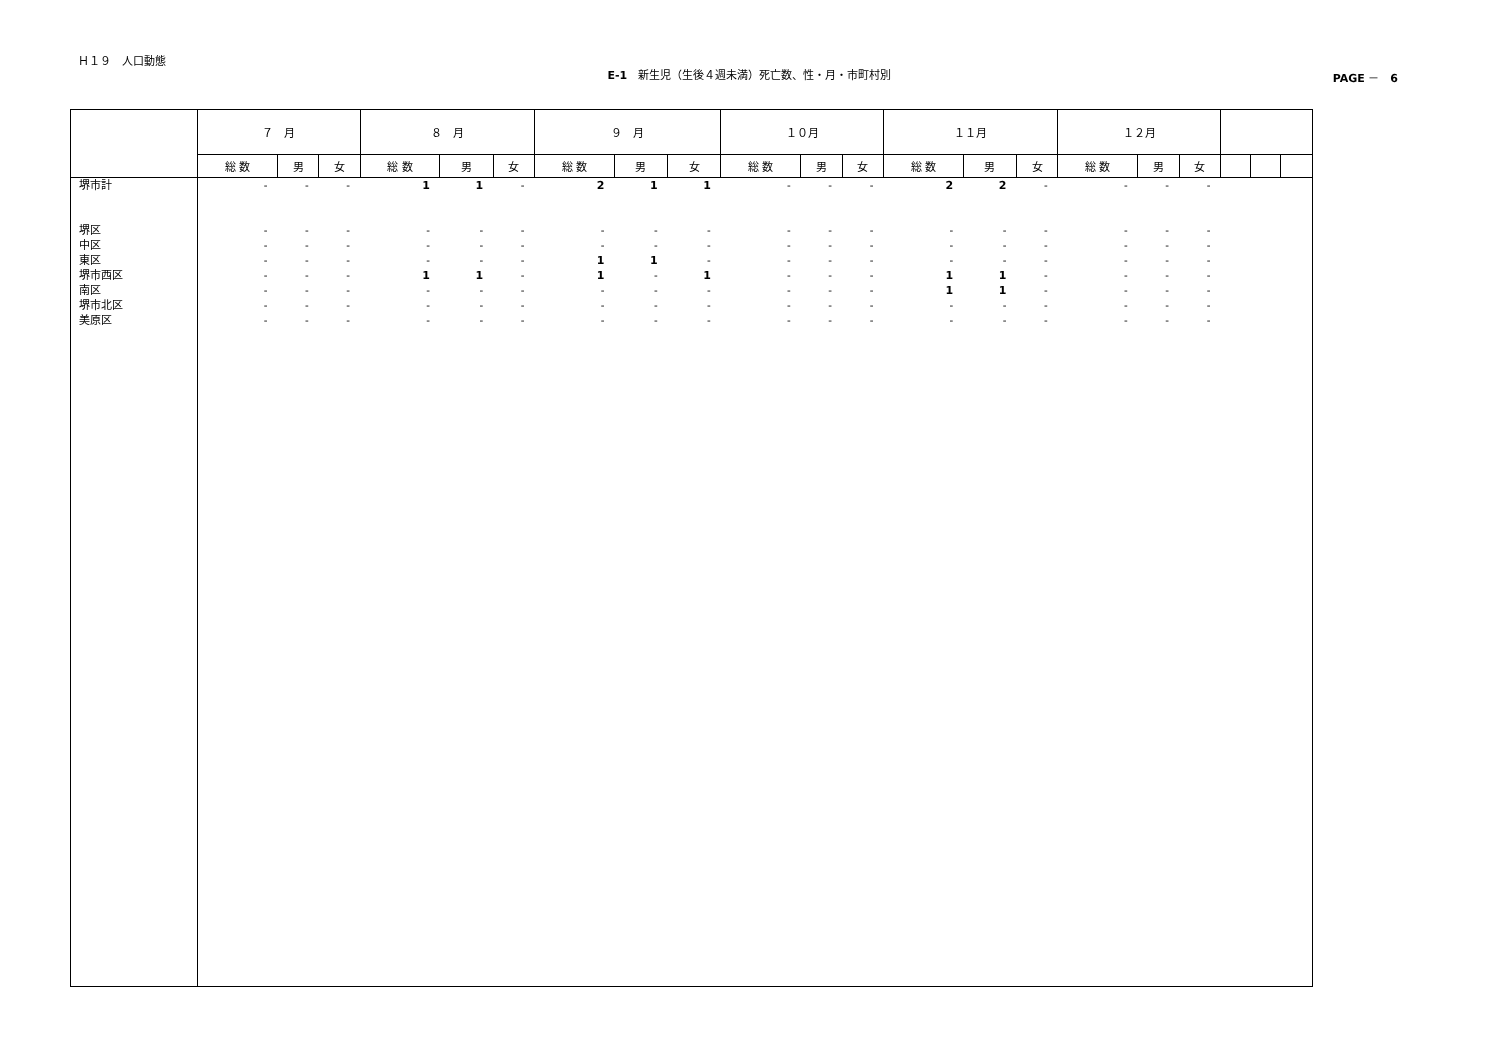Ｈ１９　人口動態
E-1　新生児（生後４週未満）死亡数、性・月・市町村別 PAGE －　6
| | ７ 月 | | | ８ 月 | | | ９ 月 | | | １０月 | | | １１月 | | | １２月 | | | | | |
| --- | --- | --- | --- | --- | --- | --- | --- | --- | --- | --- | --- | --- | --- | --- | --- | --- | --- | --- | --- | --- | --- |
| | 総 数 | 男 | 女 | 総 数 | 男 | 女 | 総 数 | 男 | 女 | 総 数 | 男 | 女 | 総 数 | 男 | 女 | 総 数 | 男 | 女 | | | |
| 堺市計 堺区 中区 東区 堺市西区 南区 堺市北区 美原区 | - - - - - - - - | - - - - - - - - | - - - - - - - - | 1 - - - 1 - - - | 1 - - - 1 - - - | - - - - - - - - | 2 - - 1 1 - - - | 1 - - 1 - - - - | 1 - - - 1 - - - | - - - - - - - - | - - - - - - - - | - - - - - - - - | 2 - - - 1 1 - - | 2 - - - 1 1 - - | - - - - - - - - | - - - - - - - - | - - - - - - - - | - - - - - - - - | | | |